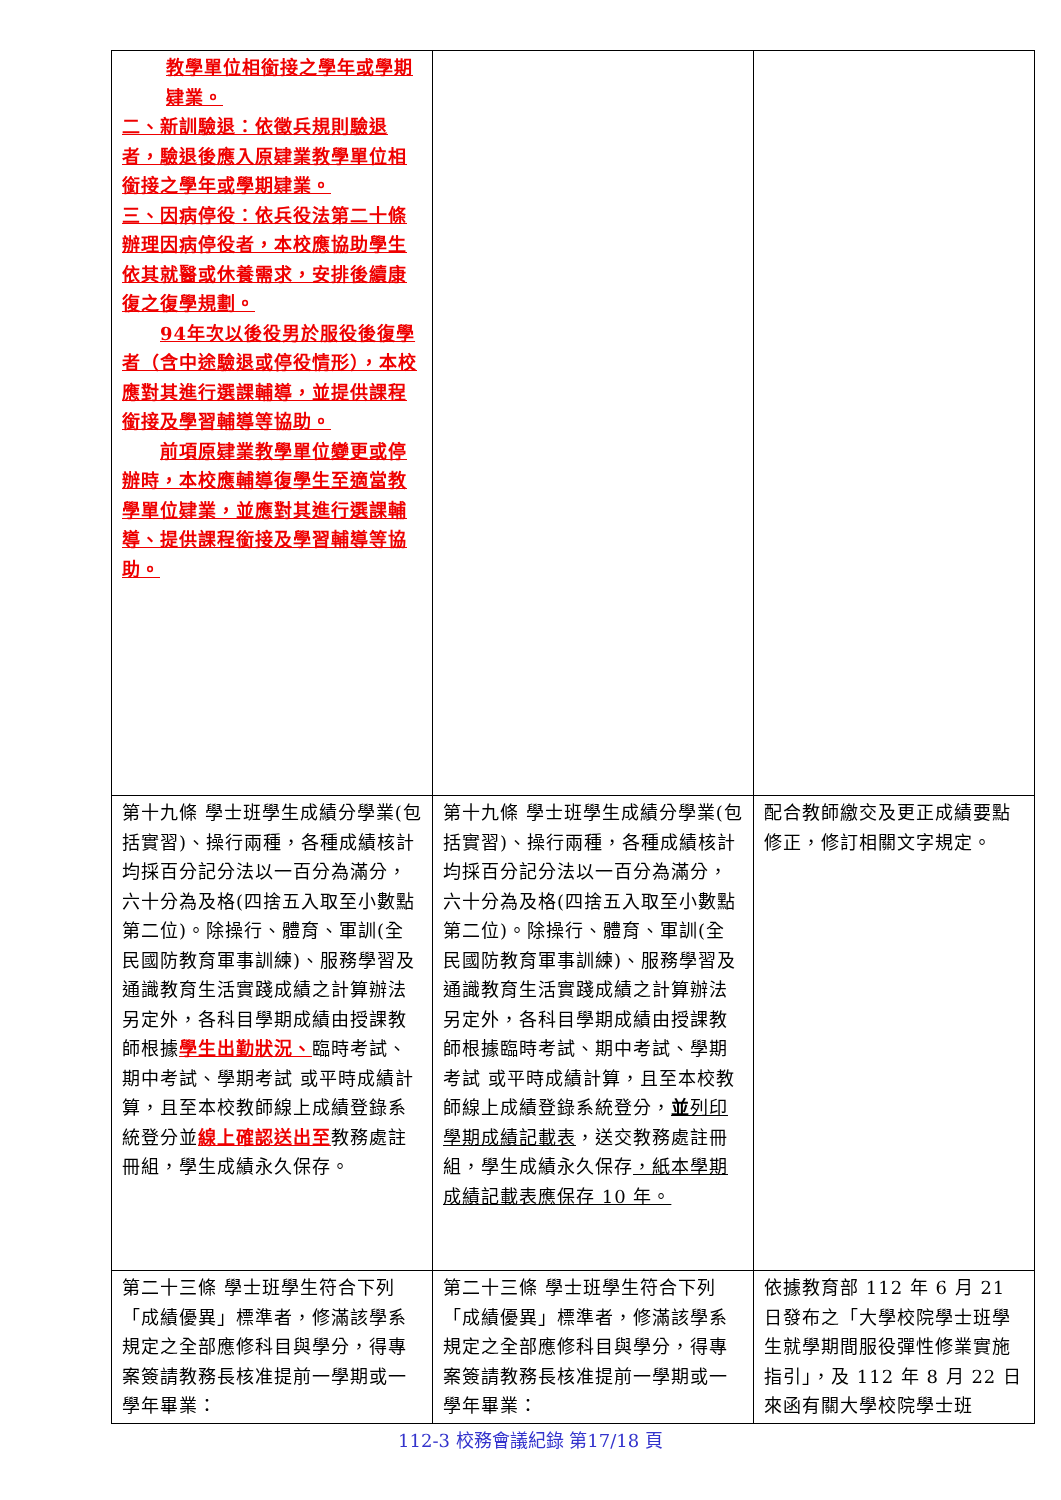| 教學單位相銜接之學年或學期肄業。 二、新訓驗退：依徵兵規則驗退者，驗退後應入原肄業教學單位相銜接之學年或學期肄業。 三、因病停役：依兵役法第二十條辦理因病停役者，本校應協助學生依其就醫或休養需求，安排後續康復之復學規劃。 94年次以後役男於服役後復學者（含中途驗退或停役情形），本校應對其進行選課輔導，並提供課程銜接及學習輔導等協助。 前項原肄業教學單位變更或停辦時，本校應輔導復學生至適當教學單位肄業，並應對其進行選課輔導、提供課程銜接及學習輔導等協助。 | | |
| 第十九條 學士班學生成績分學業(包括實習)、操行兩種，各種成績核計均採百分記分法以一百分為滿分，六十分為及格(四捨五入取至小數點第二位)。除操行、體育、軍訓(全民國防教育軍事訓練)、服務學習及通識教育生活實踐成績之計算辦法另定外，各科目學期成績由授課教師根據 學生出勤狀況、 臨時考試、期中考試、學期考試 或平時成績計算，且至本校教師線上成績登錄系統登分並 線上確認送出至 教務處註冊組，學生成績永久保存。 | 第十九條 學士班學生成績分學業(包括實習)、操行兩種，各種成績核計均採百分記分法以一百分為滿分，六十分為及格(四捨五入取至小數點第二位)。除操行、體育、軍訓(全民國防教育軍事訓練)、服務學習及通識教育生活實踐成績之計算辦法另定外，各科目學期成績由授課教師根據臨時考試、期中考試、學期考試 或平時成績計算，且至本校教師線上成績登錄系統登分， 並 列印學期成績記載表 ，送交教務處註冊組，學生成績永久保存 ，紙本學期成績記載表應保存 10 年。 | 配合教師繳交及更正成績要點修正，修訂相關文字規定。 |
| 第二十三條 學士班學生符合下列「成績優異」標準者，修滿該學系規定之全部應修科目與學分，得專案簽請教務長核准提前一學期或一學年畢業： | 第二十三條 學士班學生符合下列「成績優異」標準者，修滿該學系規定之全部應修科目與學分，得專案簽請教務長核准提前一學期或一學年畢業： | 依據教育部 112 年 6 月 21 日發布之「大學校院學士班學生就學期間服役彈性修業實施指引」，及 112 年 8 月 22 日來函有關大學校院學士班 |
112-3 校務會議紀錄 第17/18 頁